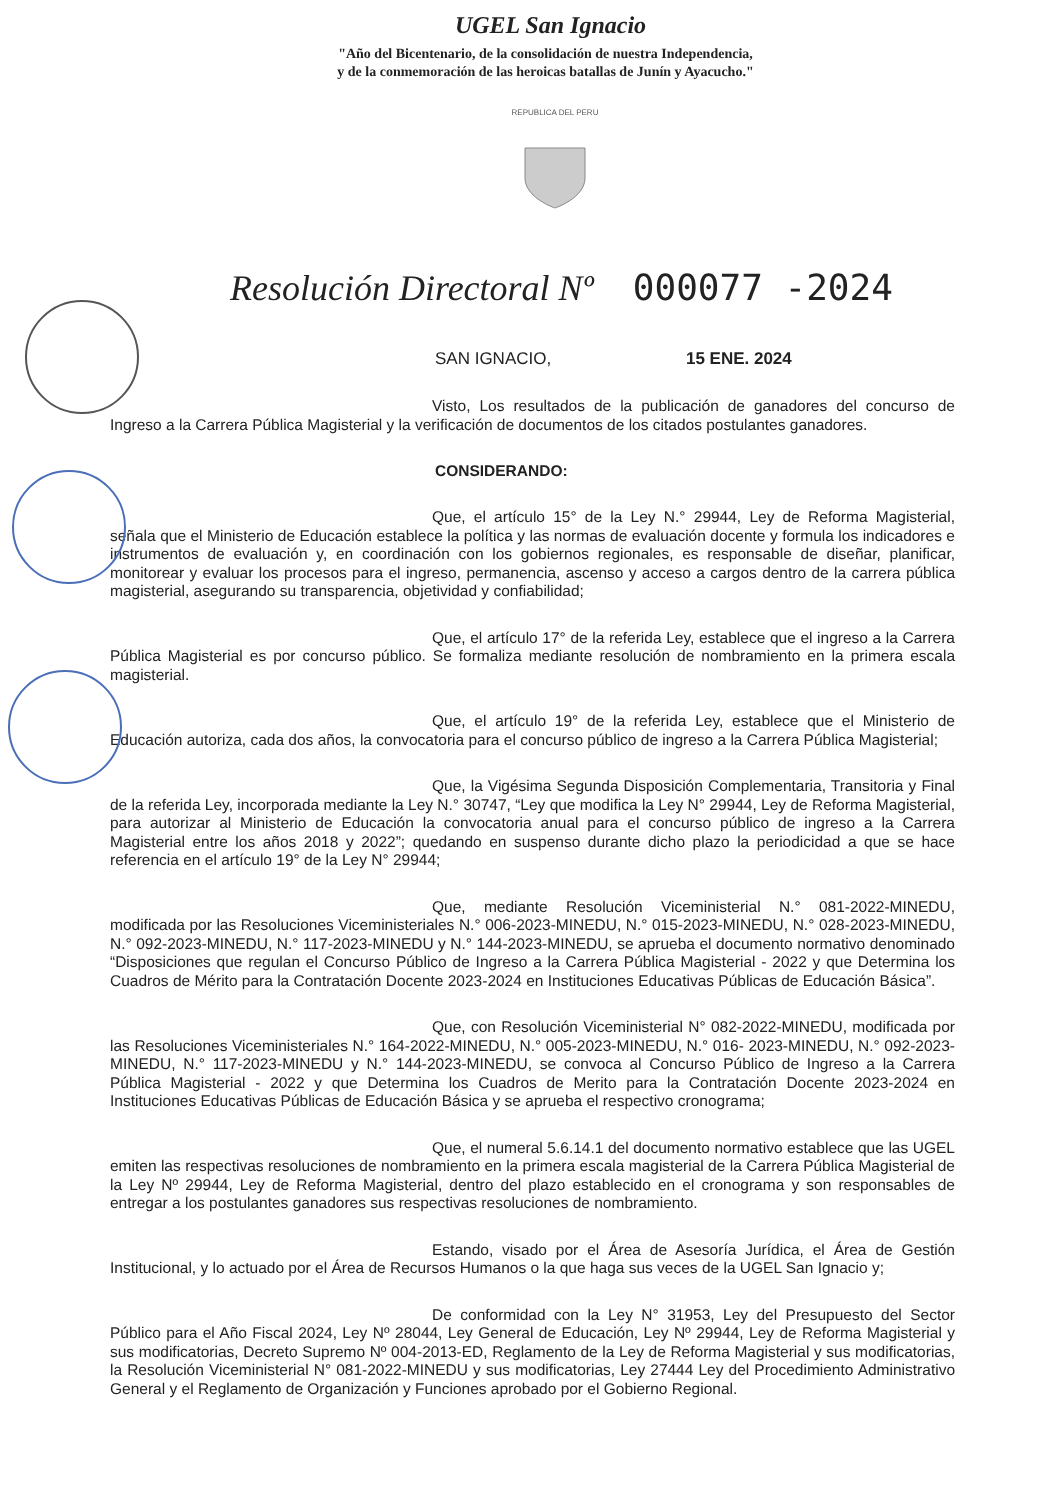UGEL San Ignacio
"Año del Bicentenario, de la consolidación de nuestra Independencia,
y de la conmemoración de las heroicas batallas de Junín y Ayacucho."
REPUBLICA DEL PERU
Resolución Directoral Nº 000077 -2024
SAN IGNACIO, 15 ENE. 2024
Visto, Los resultados de la publicación de ganadores del concurso de Ingreso a la Carrera Pública Magisterial y la verificación de documentos de los citados postulantes ganadores.
CONSIDERANDO:
Que, el artículo 15° de la Ley N.° 29944, Ley de Reforma Magisterial, señala que el Ministerio de Educación establece la política y las normas de evaluación docente y formula los indicadores e instrumentos de evaluación y, en coordinación con los gobiernos regionales, es responsable de diseñar, planificar, monitorear y evaluar los procesos para el ingreso, permanencia, ascenso y acceso a cargos dentro de la carrera pública magisterial, asegurando su transparencia, objetividad y confiabilidad;
Que, el artículo 17° de la referida Ley, establece que el ingreso a la Carrera Pública Magisterial es por concurso público. Se formaliza mediante resolución de nombramiento en la primera escala magisterial.
Que, el artículo 19° de la referida Ley, establece que el Ministerio de Educación autoriza, cada dos años, la convocatoria para el concurso público de ingreso a la Carrera Pública Magisterial;
Que, la Vigésima Segunda Disposición Complementaria, Transitoria y Final de la referida Ley, incorporada mediante la Ley N.° 30747, “Ley que modifica la Ley N° 29944, Ley de Reforma Magisterial, para autorizar al Ministerio de Educación la convocatoria anual para el concurso público de ingreso a la Carrera Magisterial entre los años 2018 y 2022”; quedando en suspenso durante dicho plazo la periodicidad a que se hace referencia en el artículo 19° de la Ley N° 29944;
Que, mediante Resolución Viceministerial N.° 081-2022-MINEDU, modificada por las Resoluciones Viceministeriales N.° 006-2023-MINEDU, N.° 015-2023-MINEDU, N.° 028-2023-MINEDU, N.° 092-2023-MINEDU, N.° 117-2023-MINEDU y N.° 144-2023-MINEDU, se aprueba el documento normativo denominado “Disposiciones que regulan el Concurso Público de Ingreso a la Carrera Pública Magisterial - 2022 y que Determina los Cuadros de Mérito para la Contratación Docente 2023-2024 en Instituciones Educativas Públicas de Educación Básica”.
Que, con Resolución Viceministerial N° 082-2022-MINEDU, modificada por las Resoluciones Viceministeriales N.° 164-2022-MINEDU, N.° 005-2023-MINEDU, N.° 016- 2023-MINEDU, N.° 092-2023-MINEDU, N.° 117-2023-MINEDU y N.° 144-2023-MINEDU, se convoca al Concurso Público de Ingreso a la Carrera Pública Magisterial - 2022 y que Determina los Cuadros de Merito para la Contratación Docente 2023-2024 en Instituciones Educativas Públicas de Educación Básica y se aprueba el respectivo cronograma;
Que, el numeral 5.6.14.1 del documento normativo establece que las UGEL emiten las respectivas resoluciones de nombramiento en la primera escala magisterial de la Carrera Pública Magisterial de la Ley Nº 29944, Ley de Reforma Magisterial, dentro del plazo establecido en el cronograma y son responsables de entregar a los postulantes ganadores sus respectivas resoluciones de nombramiento.
Estando, visado por el Área de Asesoría Jurídica, el Área de Gestión Institucional, y lo actuado por el Área de Recursos Humanos o la que haga sus veces de la UGEL San Ignacio y;
De conformidad con la Ley N° 31953, Ley del Presupuesto del Sector Público para el Año Fiscal 2024, Ley Nº 28044, Ley General de Educación, Ley Nº 29944, Ley de Reforma Magisterial y sus modificatorias, Decreto Supremo Nº 004-2013-ED, Reglamento de la Ley de Reforma Magisterial y sus modificatorias, la Resolución Viceministerial N° 081-2022-MINEDU y sus modificatorias, Ley 27444 Ley del Procedimiento Administrativo General y el Reglamento de Organización y Funciones aprobado por el Gobierno Regional.